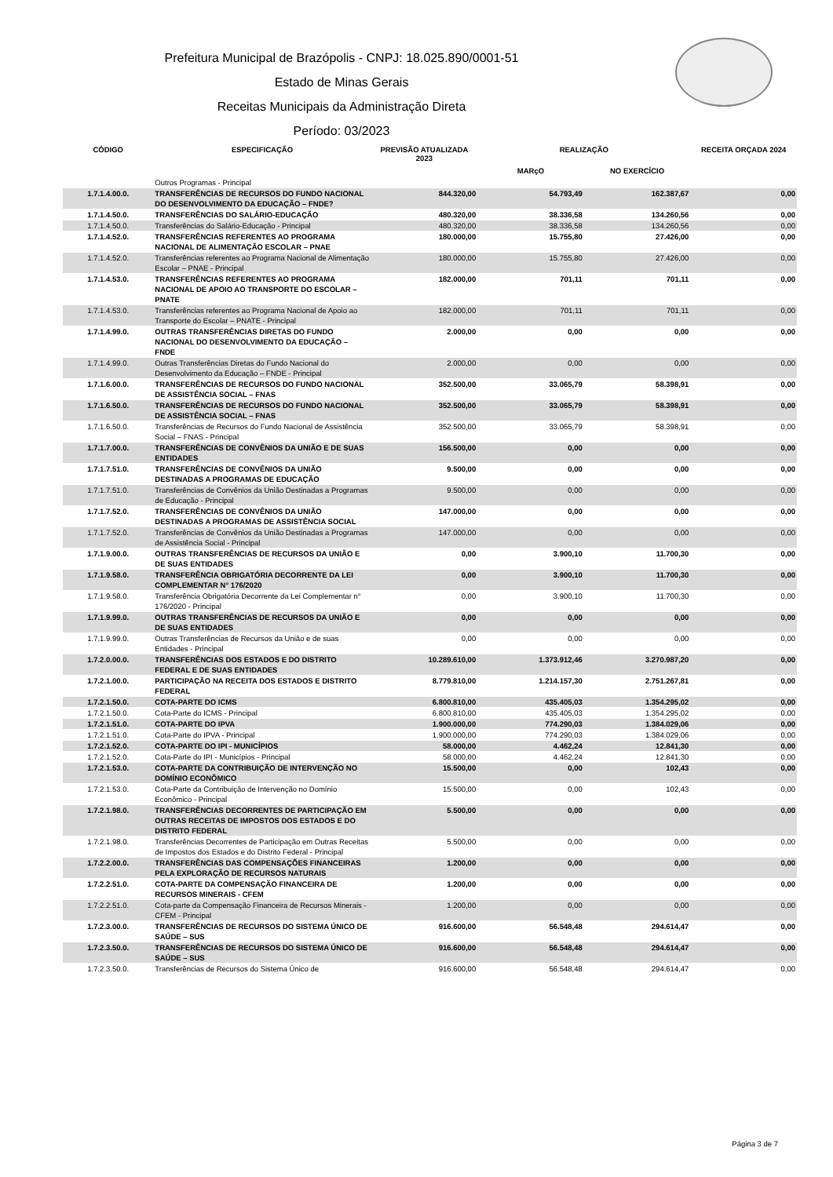Prefeitura Municipal de Brazópolis - CNPJ: 18.025.890/0001-51
Estado de Minas Gerais
Receitas Municipais da Administração Direta
Período: 03/2023
| CÓDIGO | ESPECIFICAÇÃO | PREVISÃO ATUALIZADA 2023 | REALIZAÇÃO | | RECEITA ORÇADA 2024 |
| --- | --- | --- | --- | --- | --- |
| | | | MARçO | NO EXERCÍCIO | |
| | Outros Programas - Principal | | | | |
| 1.7.1.4.00.0. | TRANSFERÊNCIAS DE RECURSOS DO FUNDO NACIONAL DO DESENVOLVIMENTO DA EDUCAÇÃO – FNDE? | 844.320,00 | 54.793,49 | 162.387,67 | 0,00 |
| 1.7.1.4.50.0. | TRANSFERÊNCIAS DO SALÁRIO-EDUCAÇÃO | 480.320,00 | 38.336,58 | 134.260,56 | 0,00 |
| 1.7.1.4.50.0. | Transferências do Salário-Educação - Principal | 480.320,00 | 38.336,58 | 134.260,56 | 0,00 |
| 1.7.1.4.52.0. | TRANSFERÊNCIAS REFERENTES AO PROGRAMA NACIONAL DE ALIMENTAÇÃO ESCOLAR – PNAE | 180.000,00 | 15.755,80 | 27.426,00 | 0,00 |
| 1.7.1.4.52.0. | Transferências referentes ao Programa Nacional de Alimentação Escolar – PNAE - Principal | 180.000,00 | 15.755,80 | 27.426,00 | 0,00 |
| 1.7.1.4.53.0. | TRANSFERÊNCIAS REFERENTES AO PROGRAMA NACIONAL DE APOIO AO TRANSPORTE DO ESCOLAR – PNATE | 182.000,00 | 701,11 | 701,11 | 0,00 |
| 1.7.1.4.53.0. | Transferências referentes ao Programa Nacional de Apoio ao Transporte do Escolar – PNATE - Principal | 182.000,00 | 701,11 | 701,11 | 0,00 |
| 1.7.1.4.99.0. | OUTRAS TRANSFERÊNCIAS DIRETAS DO FUNDO NACIONAL DO DESENVOLVIMENTO DA EDUCAÇÃO – FNDE | 2.000,00 | 0,00 | 0,00 | 0,00 |
| 1.7.1.4.99.0. | Outras Transferências Diretas do Fundo Nacional do Desenvolvimento da Educação – FNDE - Principal | 2.000,00 | 0,00 | 0,00 | 0,00 |
| 1.7.1.6.00.0. | TRANSFERÊNCIAS DE RECURSOS DO FUNDO NACIONAL DE ASSISTÊNCIA SOCIAL – FNAS | 352.500,00 | 33.065,79 | 58.398,91 | 0,00 |
| 1.7.1.6.50.0. | TRANSFERÊNCIAS DE RECURSOS DO FUNDO NACIONAL DE ASSISTÊNCIA SOCIAL – FNAS | 352.500,00 | 33.065,79 | 58.398,91 | 0,00 |
| 1.7.1.6.50.0. | Transferências de Recursos do Fundo Nacional de Assistência Social – FNAS - Principal | 352.500,00 | 33.065,79 | 58.398,91 | 0,00 |
| 1.7.1.7.00.0. | TRANSFERÊNCIAS DE CONVÊNIOS DA UNIÃO E DE SUAS ENTIDADES | 156.500,00 | 0,00 | 0,00 | 0,00 |
| 1.7.1.7.51.0. | TRANSFERÊNCIAS DE CONVÊNIOS DA UNIÃO DESTINADAS A PROGRAMAS DE EDUCAÇÃO | 9.500,00 | 0,00 | 0,00 | 0,00 |
| 1.7.1.7.51.0. | Transferências de Convênios da União Destinadas a Programas de Educação - Principal | 9.500,00 | 0,00 | 0,00 | 0,00 |
| 1.7.1.7.52.0. | TRANSFERÊNCIAS DE CONVÊNIOS DA UNIÃO DESTINADAS A PROGRAMAS DE ASSISTÊNCIA SOCIAL | 147.000,00 | 0,00 | 0,00 | 0,00 |
| 1.7.1.7.52.0. | Transferências de Convênios da União Destinadas a Programas de Assistência Social - Principal | 147.000,00 | 0,00 | 0,00 | 0,00 |
| 1.7.1.9.00.0. | OUTRAS TRANSFERÊNCIAS DE RECURSOS DA UNIÃO E DE SUAS ENTIDADES | 0,00 | 3.900,10 | 11.700,30 | 0,00 |
| 1.7.1.9.58.0. | TRANSFERÊNCIA OBRIGATÓRIA DECORRENTE DA LEI COMPLEMENTAR N° 176/2020 | 0,00 | 3.900,10 | 11.700,30 | 0,00 |
| 1.7.1.9.58.0. | Transferência Obrigatória Decorrente da Lei Complementar n° 176/2020 - Principal | 0,00 | 3.900,10 | 11.700,30 | 0,00 |
| 1.7.1.9.99.0. | OUTRAS TRANSFERÊNCIAS DE RECURSOS DA UNIÃO E DE SUAS ENTIDADES | 0,00 | 0,00 | 0,00 | 0,00 |
| 1.7.1.9.99.0. | Outras Transferências de Recursos da União e de suas Entidades - Principal | 0,00 | 0,00 | 0,00 | 0,00 |
| 1.7.2.0.00.0. | TRANSFERÊNCIAS DOS ESTADOS E DO DISTRITO FEDERAL E DE SUAS ENTIDADES | 10.289.610,00 | 1.373.912,46 | 3.270.987,20 | 0,00 |
| 1.7.2.1.00.0. | PARTICIPAÇÃO NA RECEITA DOS ESTADOS E DISTRITO FEDERAL | 8.779.810,00 | 1.214.157,30 | 2.751.267,81 | 0,00 |
| 1.7.2.1.50.0. | COTA-PARTE DO ICMS | 6.800.810,00 | 435.405,03 | 1.354.295,02 | 0,00 |
| 1.7.2.1.50.0. | Cota-Parte do ICMS - Principal | 6.800.810,00 | 435.405,03 | 1.354.295,02 | 0,00 |
| 1.7.2.1.51.0. | COTA-PARTE DO IPVA | 1.900.000,00 | 774.290,03 | 1.384.029,06 | 0,00 |
| 1.7.2.1.51.0. | Cota-Parte do IPVA - Principal | 1.900.000,00 | 774.290,03 | 1.384.029,06 | 0,00 |
| 1.7.2.1.52.0. | COTA-PARTE DO IPI - MUNICÍPIOS | 58.000,00 | 4.462,24 | 12.841,30 | 0,00 |
| 1.7.2.1.52.0. | Cota-Parte do IPI - Municípios - Principal | 58.000,00 | 4.462,24 | 12.841,30 | 0,00 |
| 1.7.2.1.53.0. | COTA-PARTE DA CONTRIBUIÇÃO DE INTERVENÇÃO NO DOMÍNIO ECONÔMICO | 15.500,00 | 0,00 | 102,43 | 0,00 |
| 1.7.2.1.53.0. | Cota-Parte da Contribuição de Intervenção no Domínio Econômico - Principal | 15.500,00 | 0,00 | 102,43 | 0,00 |
| 1.7.2.1.98.0. | TRANSFERÊNCIAS DECORRENTES DE PARTICIPAÇÃO EM OUTRAS RECEITAS DE IMPOSTOS DOS ESTADOS E DO DISTRITO FEDERAL | 5.500,00 | 0,00 | 0,00 | 0,00 |
| 1.7.2.1.98.0. | Transferências Decorrentes de Participação em Outras Receitas de Impostos dos Estados e do Distrito Federal - Principal | 5.500,00 | 0,00 | 0,00 | 0,00 |
| 1.7.2.2.00.0. | TRANSFERÊNCIAS DAS COMPENSAÇÕES FINANCEIRAS PELA EXPLORAÇÃO DE RECURSOS NATURAIS | 1.200,00 | 0,00 | 0,00 | 0,00 |
| 1.7.2.2.51.0. | COTA-PARTE DA COMPENSAÇÃO FINANCEIRA DE RECURSOS MINERAIS - CFEM | 1.200,00 | 0,00 | 0,00 | 0,00 |
| 1.7.2.2.51.0. | Cota-parte da Compensação Financeira de Recursos Minerais - CFEM - Principal | 1.200,00 | 0,00 | 0,00 | 0,00 |
| 1.7.2.3.00.0. | TRANSFERÊNCIAS DE RECURSOS DO SISTEMA ÚNICO DE SAÚDE – SUS | 916.600,00 | 56.548,48 | 294.614,47 | 0,00 |
| 1.7.2.3.50.0. | TRANSFERÊNCIAS DE RECURSOS DO SISTEMA ÚNICO DE SAÚDE – SUS | 916.600,00 | 56.548,48 | 294.614,47 | 0,00 |
| 1.7.2.3.50.0. | Transferências de Recursos do Sistema Único de | 916.600,00 | 56.548,48 | 294.614,47 | 0,00 |
Página 3 de 7